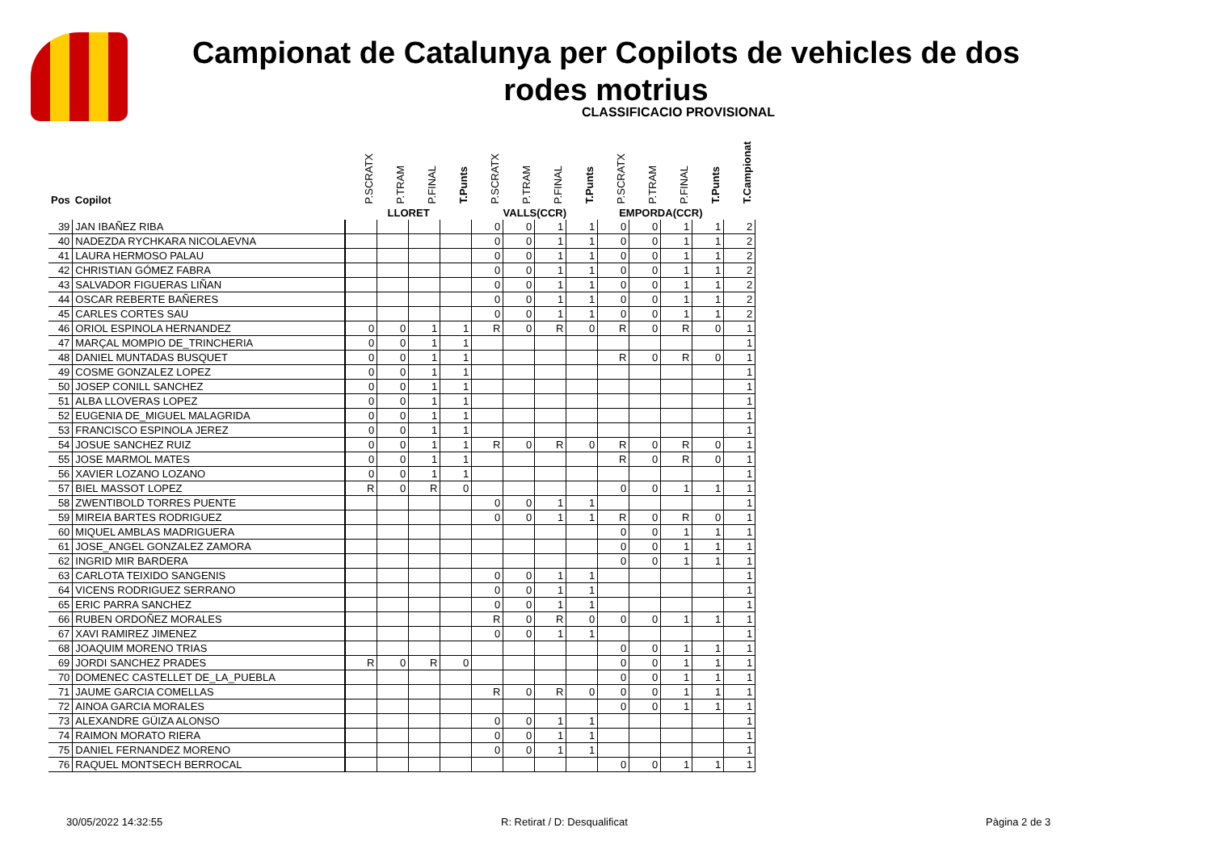Campionat de Catalunya per Copilots de vehicles de dos rodes motrius
CLASSIFICACIO PROVISIONAL
| Pos | Copilot | P.SCRATX | P.TRAM | P.FINAL | T.Punts | P.SCRATX | P.TRAM | P.FINAL | T.Punts | P.SCRATX | P.TRAM | P.FINAL | T.Punts | T.Campionat |
| --- | --- | --- | --- | --- | --- | --- | --- | --- | --- | --- | --- | --- | --- | --- |
| | | LLORET | | | | VALLS(CCR) | | | | EMPORDA(CCR) | | | | |
| 39 | JAN IBAÑEZ RIBA | | | | | 0 | 0 | 1 | 1 | 0 | 0 | 1 | 1 | 2 |
| 40 | NADEZDA RYCHKARA NICOLAEVNA | | | | | 0 | 0 | 1 | 1 | 0 | 0 | 1 | 1 | 2 |
| 41 | LAURA HERMOSO PALAU | | | | | 0 | 0 | 1 | 1 | 0 | 0 | 1 | 1 | 2 |
| 42 | CHRISTIAN GÓMEZ FABRA | | | | | 0 | 0 | 1 | 1 | 0 | 0 | 1 | 1 | 2 |
| 43 | SALVADOR FIGUERAS LIÑAN | | | | | 0 | 0 | 1 | 1 | 0 | 0 | 1 | 1 | 2 |
| 44 | OSCAR REBERTE BAÑERES | | | | | 0 | 0 | 1 | 1 | 0 | 0 | 1 | 1 | 2 |
| 45 | CARLES CORTES SAU | | | | | 0 | 0 | 1 | 1 | 0 | 0 | 1 | 1 | 2 |
| 46 | ORIOL ESPINOLA HERNANDEZ | 0 | 0 | 1 | 1 | R | 0 | R | 0 | R | 0 | R | 0 | 1 |
| 47 | MARÇAL MOMPIO DE_TRINCHERIA | 0 | 0 | 1 | 1 | | | | | | | | | 1 |
| 48 | DANIEL MUNTADAS BUSQUET | 0 | 0 | 1 | 1 | | | | | R | 0 | R | 0 | 1 |
| 49 | COSME GONZALEZ LOPEZ | 0 | 0 | 1 | 1 | | | | | | | | | 1 |
| 50 | JOSEP CONILL SANCHEZ | 0 | 0 | 1 | 1 | | | | | | | | | 1 |
| 51 | ALBA LLOVERAS LOPEZ | 0 | 0 | 1 | 1 | | | | | | | | | 1 |
| 52 | EUGENIA DE_MIGUEL MALAGRIDA | 0 | 0 | 1 | 1 | | | | | | | | | 1 |
| 53 | FRANCISCO ESPINOLA JEREZ | 0 | 0 | 1 | 1 | | | | | | | | | 1 |
| 54 | JOSUE SANCHEZ RUIZ | 0 | 0 | 1 | 1 | R | 0 | R | 0 | R | 0 | R | 0 | 1 |
| 55 | JOSE MARMOL MATES | 0 | 0 | 1 | 1 | | | | | R | 0 | R | 0 | 1 |
| 56 | XAVIER LOZANO LOZANO | 0 | 0 | 1 | 1 | | | | | | | | | 1 |
| 57 | BIEL MASSOT LOPEZ | R | 0 | R | 0 | | | | | 0 | 0 | 1 | 1 | 1 |
| 58 | ZWENTIBOLD TORRES PUENTE | | | | | 0 | 0 | 1 | 1 | | | | | 1 |
| 59 | MIREIA BARTES RODRIGUEZ | | | | | 0 | 0 | 1 | 1 | R | 0 | R | 0 | 1 |
| 60 | MIQUEL AMBLAS MADRIGUERA | | | | | | | | | 0 | 0 | 1 | 1 | 1 |
| 61 | JOSE_ANGEL GONZALEZ ZAMORA | | | | | | | | | 0 | 0 | 1 | 1 | 1 |
| 62 | INGRID MIR BARDERA | | | | | | | | | 0 | 0 | 1 | 1 | 1 |
| 63 | CARLOTA TEIXIDO SANGENIS | | | | | 0 | 0 | 1 | 1 | | | | | 1 |
| 64 | VICENS RODRIGUEZ SERRANO | | | | | 0 | 0 | 1 | 1 | | | | | 1 |
| 65 | ERIC PARRA SANCHEZ | | | | | 0 | 0 | 1 | 1 | | | | | 1 |
| 66 | RUBEN ORDOÑEZ MORALES | | | | | R | 0 | R | 0 | 0 | 0 | 1 | 1 | 1 |
| 67 | XAVI RAMIREZ JIMENEZ | | | | | 0 | 0 | 1 | 1 | | | | | 1 |
| 68 | JOAQUIM MORENO TRIAS | | | | | | | | | 0 | 0 | 1 | 1 | 1 |
| 69 | JORDI SANCHEZ PRADES | R | 0 | R | 0 | | | | | 0 | 0 | 1 | 1 | 1 |
| 70 | DOMENEC CASTELLET DE_LA_PUEBLA | | | | | | | | | 0 | 0 | 1 | 1 | 1 |
| 71 | JAUME GARCIA COMELLAS | | | | | R | 0 | R | 0 | 0 | 0 | 1 | 1 | 1 |
| 72 | AINOA GARCIA MORALES | | | | | | | | | 0 | 0 | 1 | 1 | 1 |
| 73 | ALEXANDRE GÜIZA ALONSO | | | | | 0 | 0 | 1 | 1 | | | | | 1 |
| 74 | RAIMON MORATO RIERA | | | | | 0 | 0 | 1 | 1 | | | | | 1 |
| 75 | DANIEL FERNANDEZ MORENO | | | | | 0 | 0 | 1 | 1 | | | | | 1 |
| 76 | RAQUEL MONTSECH BERROCAL | | | | | | | | | 0 | 0 | 1 | 1 | 1 |
30/05/2022 14:32:55 R: Retirat / D: Desqualificat Pàgina 2 de 3